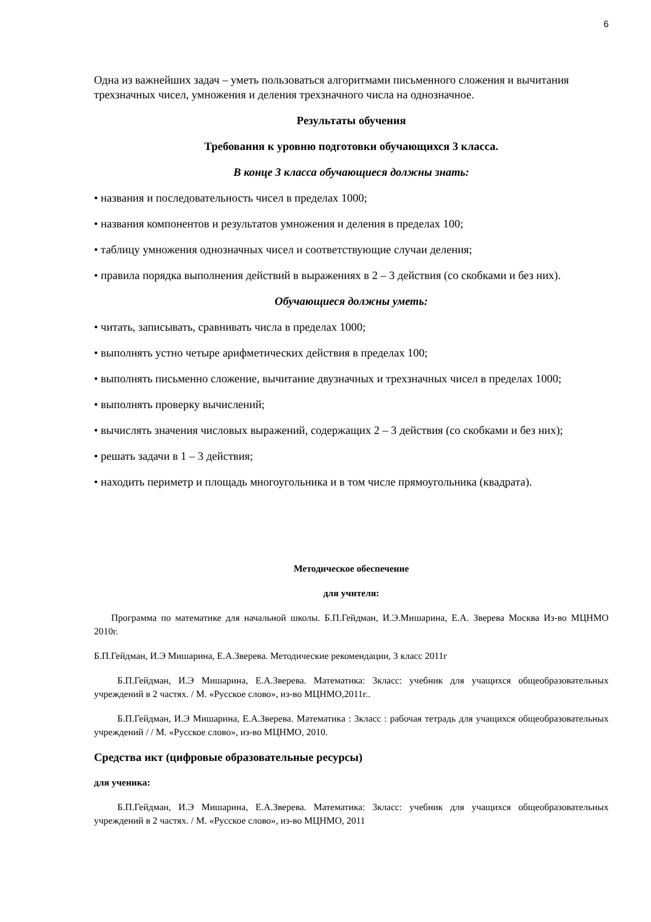6
Одна из важнейших задач – уметь пользоваться алгоритмами письменного сложения и вычитания трехзначных чисел, умножения и деления трехзначного числа на однозначное.
Результаты обучения
Требования к уровню подготовки обучающихся 3 класса.
В конце 3 класса обучающиеся должны знать:
• названия и последовательность чисел в пределах 1000;
• названия компонентов и результатов умножения и деления в пределах 100;
• таблицу умножения однозначных чисел и соответствующие случаи деления;
• правила порядка выполнения действий в выражениях в 2 – 3 действия (со скобками и без них).
Обучающиеся должны уметь:
• читать, записывать, сравнивать числа в пределах 1000;
• выполнять устно четыре арифметических действия в пределах 100;
• выполнять письменно сложение, вычитание двузначных и трехзначных чисел в пределах 1000;
• выполнять проверку вычислений;
• вычислять значения числовых выражений, содержащих 2 – 3 действия (со скобками и без них);
• решать задачи в 1 – 3 действия;
• находить периметр и площадь многоугольника и в том числе прямоугольника (квадрата).
Методическое обеспечение
для учителя:
Программа по математике для начальной школы. Б.П.Гейдман, И.Э.Мишарина, Е.А. Зверева Москва Из-во МЦНМО 2010г.
Б.П.Гейдман, И.Э Мишарина, Е.А.Зверева. Методические рекомендации, 3 класс 2011г
Б.П.Гейдман, И.Э Мишарина, Е.А.Зверева. Математика: 3класс: учебник для учащихся общеобразовательных учреждений в 2 частях. / М. «Русское слово», из-во МЦНМО,2011г..
Б.П.Гейдман, И.Э Мишарина, Е.А.Зверева. Математика : 3класс : рабочая тетрадь для учащихся общеобразовательных учреждений / / М. «Русское слово», из-во МЦНМО, 2010.
Средства икт (цифровые образовательные ресурсы)
для ученика:
Б.П.Гейдман, И.Э Мишарина, Е.А.Зверева. Математика: 3класс: учебник для учащихся общеобразовательных учреждений в 2 частях. / М. «Русское слово», из-во МЦНМО, 2011